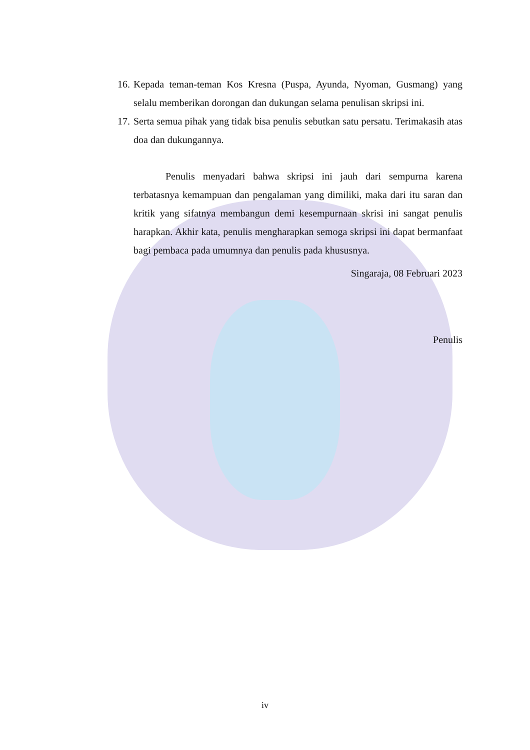16. Kepada teman-teman Kos Kresna (Puspa, Ayunda, Nyoman, Gusmang) yang selalu memberikan dorongan dan dukungan selama penulisan skripsi ini.
17. Serta semua pihak yang tidak bisa penulis sebutkan satu persatu. Terimakasih atas doa dan dukungannya.
Penulis menyadari bahwa skripsi ini jauh dari sempurna karena terbatasnya kemampuan dan pengalaman yang dimiliki, maka dari itu saran dan kritik yang sifatnya membangun demi kesempurnaan skrisi ini sangat penulis harapkan. Akhir kata, penulis mengharapkan semoga skripsi ini dapat bermanfaat bagi pembaca pada umumnya dan penulis pada khususnya.
Singaraja, 08 Februari 2023
Penulis
iv